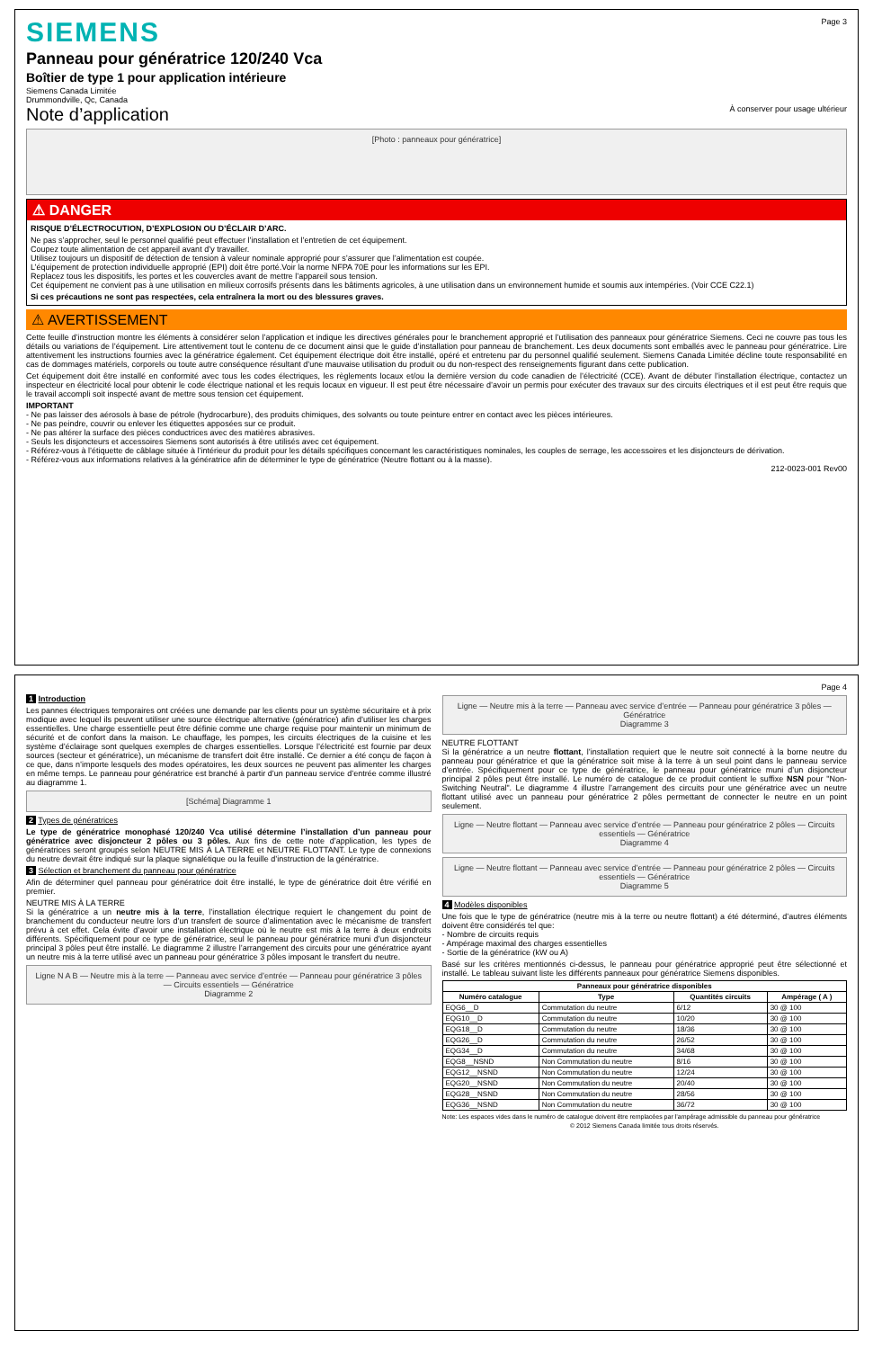SIEMENS
Page 3
Panneau pour génératrice 120/240 Vca
Boîtier de type 1 pour application intérieure
Siemens Canada Limitée
Drummondville, Qc, Canada
Note d’application
À conserver pour usage ultérieur
[Photo : panneaux pour génératrice]
⚠ DANGER
RISQUE D’ÉLECTROCUTION, D’EXPLOSION OU D’ÉCLAIR D’ARC.
Ne pas s’approcher, seul le personnel qualifié peut effectuer l’installation et l’entretien de cet équipement.
Coupez toute alimentation de cet appareil avant d’y travailler.
Utilisez toujours un dispositif de détection de tension à valeur nominale approprié pour s’assurer que l’alimentation est coupée.
L’équipement de protection individuelle approprié (EPI) doit être porté.Voir la norme NFPA 70E pour les informations sur les EPI.
Replacez tous les dispositifs, les portes et les couvercles avant de mettre l’appareil sous tension.
Cet équipement ne convient pas à une utilisation en milieux corrosifs présents dans les bâtiments agricoles, à une utilisation dans un environnement humide et soumis aux intempéries. (Voir CCE C22.1)
Si ces précautions ne sont pas respectées, cela entraînera la mort ou des blessures graves.
⚠ AVERTISSEMENT
Cette feuille d’instruction montre les éléments à considérer selon l’application et indique les directives générales pour le branchement approprié et l’utilisation des panneaux pour génératrice Siemens. Ceci ne couvre pas tous les détails ou variations de l’équipement. Lire attentivement tout le contenu de ce document ainsi que le guide d’installation pour panneau de branchement. Les deux documents sont emballés avec le panneau pour génératrice. Lire attentivement les instructions fournies avec la génératrice également. Cet équipement électrique doit être installé, opéré et entretenu par du personnel qualifié seulement. Siemens Canada Limitée décline toute responsabilité en cas de dommages matériels, corporels ou toute autre conséquence résultant d’une mauvaise utilisation du produit ou du non-respect des renseignements figurant dans cette publication.
Cet équipement doit être installé en conformité avec tous les codes électriques, les règlements locaux et/ou la dernière version du code canadien de l’électricité (CCE). Avant de débuter l’installation électrique, contactez un inspecteur en électricité local pour obtenir le code électrique national et les requis locaux en vigueur. Il est peut être nécessaire d’avoir un permis pour exécuter des travaux sur des circuits électriques et il est peut être requis que le travail accompli soit inspecté avant de mettre sous tension cet équipement.
IMPORTANT
- Ne pas laisser des aérosols à base de pétrole (hydrocarbure), des produits chimiques, des solvants ou toute peinture entrer en contact avec les pièces intérieures.
- Ne pas peindre, couvrir ou enlever les étiquettes apposées sur ce produit.
- Ne pas altérer la surface des pièces conductrices avec des matières abrasives.
- Seuls les disjoncteurs et accessoires Siemens sont autorisés à être utilisés avec cet équipement.
- Référez-vous à l’étiquette de câblage située à l’intérieur du produit pour les détails spécifiques concernant les caractéristiques nominales, les couples de serrage, les accessoires et les disjoncteurs de dérivation.
- Référez-vous aux informations relatives à la génératrice afin de déterminer le type de génératrice (Neutre flottant ou à la masse).
212-0023-001 Rev00
Page 4
1 Introduction
Les pannes électriques temporaires ont créées une demande par les clients pour un système sécuritaire et à prix modique avec lequel ils peuvent utiliser une source électrique alternative (génératrice) afin d’utiliser les charges essentielles. Une charge essentielle peut être définie comme une charge requise pour maintenir un minimum de sécurité et de confort dans la maison. Le chauffage, les pompes, les circuits électriques de la cuisine et les système d’éclairage sont quelques exemples de charges essentielles. Lorsque l’électricité est fournie par deux sources (secteur et génératrice), un mécanisme de transfert doit être installé. Ce dernier a été conçu de façon à ce que, dans n’importe lesquels des modes opératoires, les deux sources ne peuvent pas alimenter les charges en même temps. Le panneau pour génératrice est branché à partir d’un panneau service d’entrée comme illustré au diagramme 1.
[Schéma] Diagramme 1
2 Types de génératrices
Le type de génératrice monophasé 120/240 Vca utilisé détermine l’installation d’un panneau pour génératrice avec disjoncteur 2 pôles ou 3 pôles. Aux fins de cette note d’application, les types de génératrices seront groupés selon NEUTRE MIS À LA TERRE et NEUTRE FLOTTANT. Le type de connexions du neutre devrait être indiqué sur la plaque signalétique ou la feuille d’instruction de la génératrice.
3 Sélection et branchement du panneau pour génératrice
Afin de déterminer quel panneau pour génératrice doit être installé, le type de génératrice doit être vérifié en premier.
NEUTRE MIS À LA TERRE
Si la génératrice a un neutre mis à la terre, l’installation électrique requiert le changement du point de branchement du conducteur neutre lors d’un transfert de source d’alimentation avec le mécanisme de transfert prévu à cet effet. Cela évite d’avoir une installation électrique où le neutre est mis à la terre à deux endroits différents. Spécifiquement pour ce type de génératrice, seul le panneau pour génératrice muni d’un disjoncteur principal 3 pôles peut être installé. Le diagramme 2 illustre l’arrangement des circuits pour une génératrice ayant un neutre mis à la terre utilisé avec un panneau pour génératrice 3 pôles imposant le transfert du neutre.
Ligne N A B — Neutre mis à la terre — Panneau avec service d’entrée — Panneau pour génératrice 3 pôles — Circuits essentiels — Génératrice
Diagramme 2
Ligne — Neutre mis à la terre — Panneau avec service d’entrée — Panneau pour génératrice 3 pôles — Génératrice
Diagramme 3
NEUTRE FLOTTANT
Si la génératrice a un neutre flottant, l’installation requiert que le neutre soit connecté à la borne neutre du panneau pour génératrice et que la génératrice soit mise à la terre à un seul point dans le panneau service d’entrée. Spécifiquement pour ce type de génératrice, le panneau pour génératrice muni d’un disjoncteur principal 2 pôles peut être installé. Le numéro de catalogue de ce produit contient le suffixe NSN pour "Non-Switching Neutral". Le diagramme 4 illustre l’arrangement des circuits pour une génératrice avec un neutre flottant utilisé avec un panneau pour génératrice 2 pôles permettant de connecter le neutre en un point seulement.
Ligne — Neutre flottant — Panneau avec service d’entrée — Panneau pour génératrice 2 pôles — Circuits essentiels — Génératrice
Diagramme 4
Ligne — Neutre flottant — Panneau avec service d’entrée — Panneau pour génératrice 2 pôles — Circuits essentiels — Génératrice
Diagramme 5
4 Modèles disponibles
Une fois que le type de génératrice (neutre mis à la terre ou neutre flottant) a été déterminé, d’autres éléments doivent être considérés tel que:
- Nombre de circuits requis
- Ampérage maximal des charges essentielles
- Sortie de la génératrice (kW ou A)
Basé sur les critères mentionnés ci-dessus, le panneau pour génératrice approprié peut être sélectionné et installé. Le tableau suivant liste les différents panneaux pour génératrice Siemens disponibles.
| Panneaux pour génératrice disponibles | | | |
| --- | --- | --- | --- |
| Numéro catalogue | Type | Quantités circuits | Ampérage ( A ) |
| EQG6__D | Commutation du neutre | 6/12 | 30 @ 100 |
| EQG10__D | Commutation du neutre | 10/20 | 30 @ 100 |
| EQG18__D | Commutation du neutre | 18/36 | 30 @ 100 |
| EQG26__D | Commutation du neutre | 26/52 | 30 @ 100 |
| EQG34__D | Commutation du neutre | 34/68 | 30 @ 100 |
| EQG8__NSND | Non Commutation du neutre | 8/16 | 30 @ 100 |
| EQG12__NSND | Non Commutation du neutre | 12/24 | 30 @ 100 |
| EQG20__NSND | Non Commutation du neutre | 20/40 | 30 @ 100 |
| EQG28__NSND | Non Commutation du neutre | 28/56 | 30 @ 100 |
| EQG36__NSND | Non Commutation du neutre | 36/72 | 30 @ 100 |
Note: Les espaces vides dans le numéro de catalogue doivent être remplacées par l’ampérage admissible du panneau pour génératrice
© 2012 Siemens Canada limitée tous droits réservés.